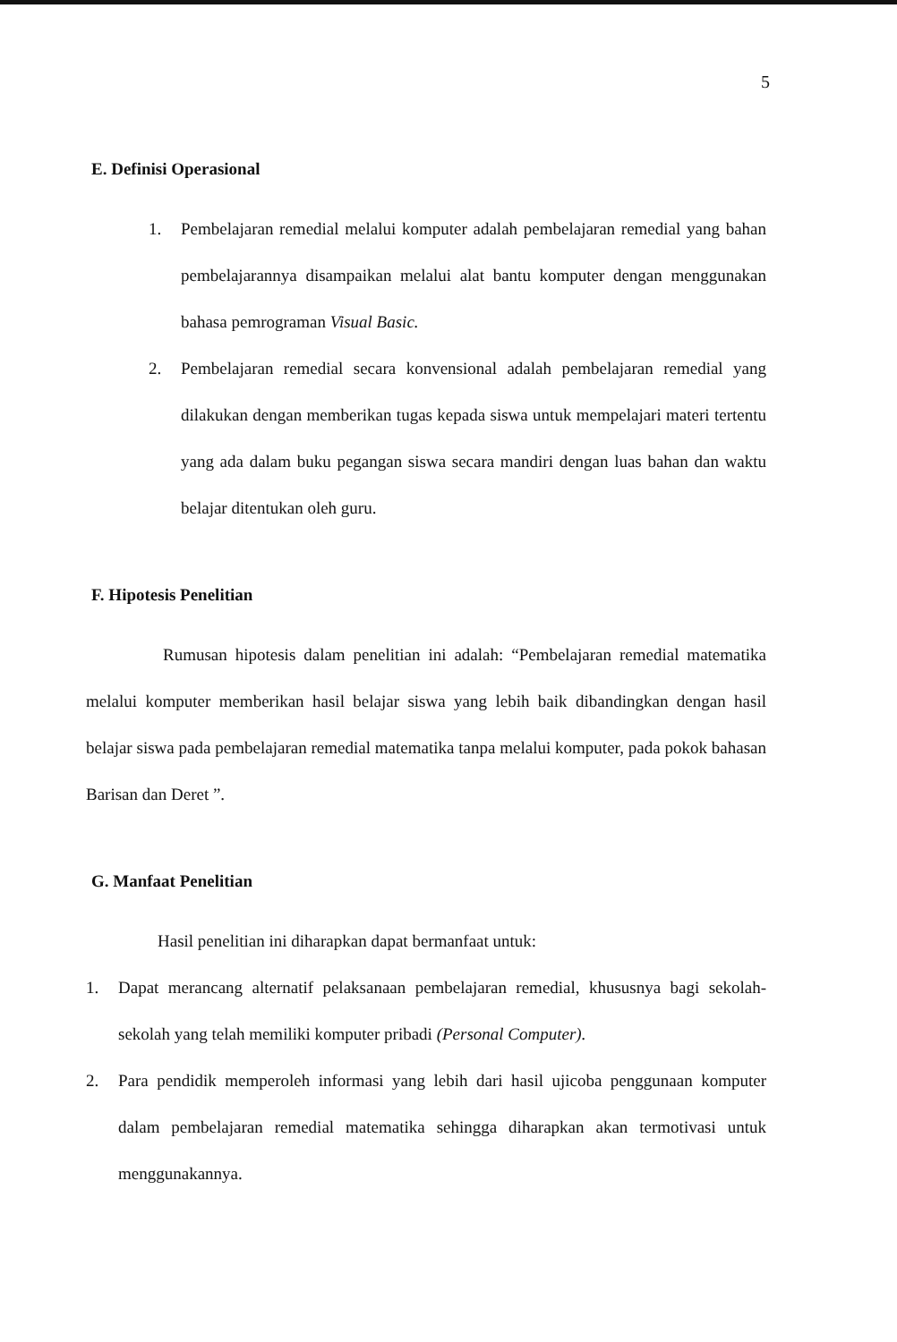5
E. Definisi Operasional
1. Pembelajaran remedial melalui komputer adalah pembelajaran remedial yang bahan pembelajarannya disampaikan melalui alat bantu komputer dengan menggunakan bahasa pemrograman Visual Basic.
2. Pembelajaran remedial secara konvensional adalah pembelajaran remedial yang dilakukan dengan memberikan tugas kepada siswa untuk mempelajari materi tertentu yang ada dalam buku pegangan siswa secara mandiri dengan luas bahan dan waktu belajar ditentukan oleh guru.
F. Hipotesis Penelitian
Rumusan hipotesis dalam penelitian ini adalah: “Pembelajaran remedial matematika melalui komputer memberikan hasil belajar siswa yang lebih baik dibandingkan dengan hasil belajar siswa pada pembelajaran remedial matematika tanpa melalui komputer, pada pokok bahasan Barisan dan Deret ”.
G. Manfaat Penelitian
Hasil penelitian ini diharapkan dapat bermanfaat untuk:
1. Dapat merancang alternatif pelaksanaan pembelajaran remedial, khususnya bagi sekolah-sekolah yang telah memiliki komputer pribadi (Personal Computer).
2. Para pendidik memperoleh informasi yang lebih dari hasil ujicoba penggunaan komputer dalam pembelajaran remedial matematika sehingga diharapkan akan termotivasi untuk menggunakannya.